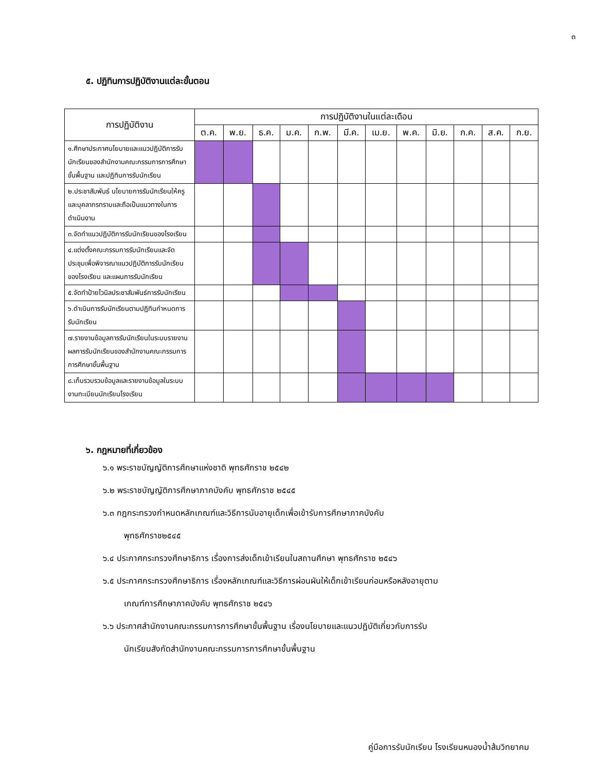๓
๕. ปฏิทินการปฏิบัติงานแต่ละขั้นตอน
| การปฏิบัติงาน | การปฏิบัติงานในแต่ละเดือน | | | | | | | | | | | |
| --- | --- | --- | --- | --- | --- | --- | --- | --- | --- | --- | --- | --- |
| | ต.ค. | พ.ย. | ธ.ค. | ม.ค. | ก.พ. | มี.ค. | เม.ย. | พ.ค. | มิ.ย. | ก.ค. | ส.ค. | ก.ย. |
| ๑.ศึกษาประกาศนโยบายและแนวปฏิบัติการรับนักเรียนของสำนักงานคณะกรรมการการศึกษาขั้นพื้นฐาน และปฏิทินการรับนักเรียน | | | | | | | | | | | | |
| ๒.ประชาสัมพันธ์ นโยบายการรับนักเรียนให้ครูและบุคลากรทราบและถือเป็นแนวทางในการดำเนินงาน | | | | | | | | | | | | |
| ๓.จัดทำแนวปฏิบัติการรับนักเรียนของโรงเรียน | | | | | | | | | | | | |
| ๔.แต่งตั้งคณะกรรมการรับนักเรียนและจัดประชุมเพื่อพิจารณาแนวปฏิบัติการรับนักเรียนของโรงเรียน และแผนการรับนักเรียน | | | | | | | | | | | | |
| ๕.จัดทำป้ายไวนิลประชาสัมพันธ์การรับนักเรียน | | | | | | | | | | | | |
| ๖.ดำเนินการรับนักเรียนตามปฏิทินกำหนดการรับนักเรียน | | | | | | | | | | | | |
| ๗.รายงานข้อมูลการรับนักเรียนในระบบรายงานผลการรับนักเรียนของสำนักงานคณะกรรมการการศึกษาขั้นพื้นฐาน | | | | | | | | | | | | |
| ๘.เก็บรวบรวมข้อมูลและรายงานข้อมูลในระบบงานทะเบียนนักเรียนโรงเรียน | | | | | | | | | | | | |
๖. กฎหมายที่เกี่ยวข้อง
๖.๑ พระราชบัญญัติการศึกษาแห่งชาติ พุทธศักราช ๒๕๔๒
๖.๒ พระราชบัญญัติการศึกษาภาคบังคับ พุทธศักราช ๒๕๔๕
๖.๓ กฎกระทรวงกำหนดหลักเกณฑ์และวิธีการนับอายุเด็กเพื่อเข้ารับการศึกษาภาคบังคับ
พุทธศักราช๒๕๔๕
๖.๔ ประกาศกระทรวงศึกษาธิการ เรื่องการส่งเด็กเข้าเรียนในสถานศึกษา พุทธศักราช ๒๕๔๖
๖.๕ ประกาศกระทรวงศึกษาธิการ เรื่องหลักเกณฑ์และวิธีการผ่อนผันให้เด็กเข้าเรียนก่อนหรือหลังอายุตาม
เกณฑ์การศึกษาภาคบังคับ พุทธศักราช ๒๕๔๖
๖.๖ ประกาศสำนักงานคณะกรรมการการศึกษาขั้นพื้นฐาน เรื่องนโยบายและแนวปฏิบัติเกี่ยวกับการรับ
นักเรียนสังกัดสำนักงานคณะกรรมการการศึกษาขั้นพื้นฐาน
คู่มือการรับนักเรียน โรงเรียนหนองน้ำส้มวิทยาคม